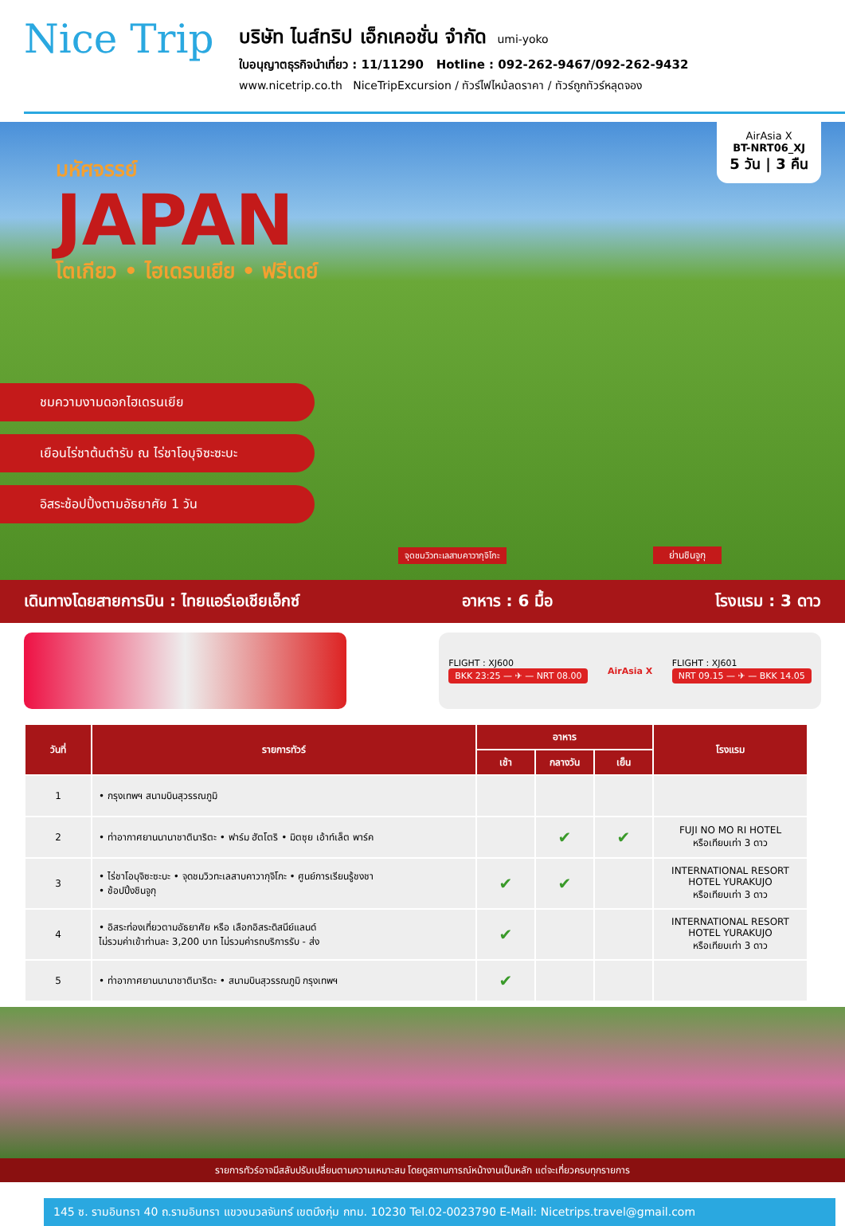Nice Trip
บริษัท ไนส์ทริป เอ็กเคอชั่น จำกัด umi-yoko
ใบอนุญาตธุรกิจนำเที่ยว : 11/11290 Hotline : 092-262-9467/092-262-9432
www.nicetrip.co.th NiceTripExcursion / ทัวร์ไฟไหม้ลดราคา / ทัวร์ถูกทัวร์หลุดจอง
มหัศจรรย์
JAPAN
โตเกียว • ไฮเดรนเยีย • ฟรีเดย์
AirAsia X
BT-NRT06_XJ
5 วัน | 3 คืน
ชมความงามดอกไฮเดรนเยีย
เยือนไร่ชาต้นตำรับ ณ ไร่ชาโอบุจิซะซะบะ
อิสระช้อปปิ้งตามอัธยาศัย 1 วัน
จุดชมวิวทะเลสาบคาวากุจิโกะ ย่านชินจูกุ
เดินทางโดยสายการบิน : ไทยแอร์เอเชียเอ็กซ์ อาหาร : 6 มื้อ โรงแรม : 3 ดาว
FLIGHT : XJ600
BKK 23:25 — ✈ — NRT 08.00
AirAsia X
FLIGHT : XJ601
NRT 09.15 — ✈ — BKK 14.05
| วันที่ | รายการทัวร์ | อาหาร | | | โรงแรม |
| --- | --- | --- | --- | --- | --- |
| | | เช้า | กลางวัน | เย็น | |
| 1 | • กรุงเทพฯ สนามบินสุวรรณภูมิ | | | | |
| 2 | • ท่าอากาศยานนานาชาตินาริตะ • ฟาร์ม ฮัตโตริ • มิตซุย เอ้าท์เล็ต พาร์ค | | ✔ | ✔ | FUJI NO MO RI HOTEL หรือเทียบเท่า 3 ดาว |
| 3 | • ไร่ชาโอบุจิซะซะบะ • จุดชมวิวทะเลสาบคาวากุจิโกะ • ศูนย์การเรียนรู้ชงชา • ช้อปปิ้งชินจูกุ | ✔ | ✔ | | INTERNATIONAL RESORT HOTEL YURAKUJO หรือเทียบเท่า 3 ดาว |
| 4 | • อิสระท่องเที่ยวตามอัธยาศัย หรือ เลือกอิสระดิสนีย์แลนด์ ไม่รวมค่าเข้าท่านละ 3,200 บาท ไม่รวมค่ารถบริการรับ - ส่ง | ✔ | | | INTERNATIONAL RESORT HOTEL YURAKUJO หรือเทียบเท่า 3 ดาว |
| 5 | • ท่าอากาศยานนานาชาตินาริตะ • สนามบินสุวรรณภูมิ กรุงเทพฯ | ✔ | | | |
รายการทัวร์อาจมีสลับปรับเปลี่ยนตามความเหมาะสม โดยดูสถานการณ์หน้างานเป็นหลัก แต่จะเที่ยวครบทุกรายการ
145 ซ. รามอินทรา 40 ถ.รามอินทรา แขวงนวลจันทร์ เขตบึงกุ่ม กทม. 10230 Tel.02-0023790 E-Mail: Nicetrips.travel@gmail.com